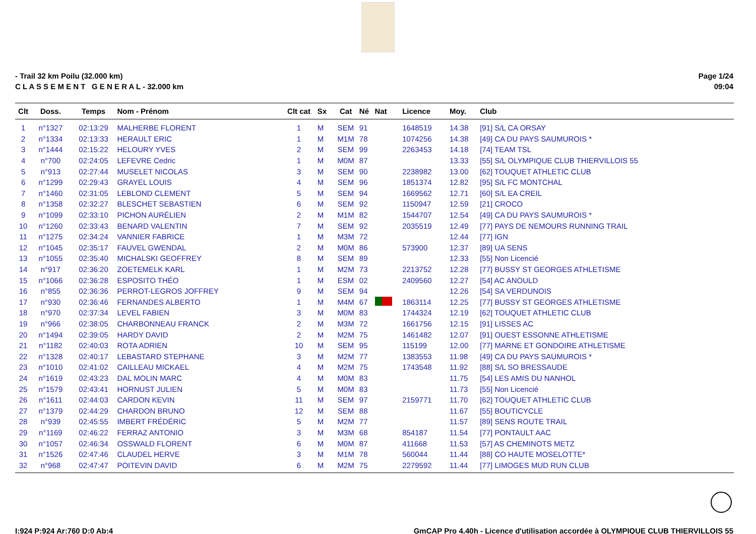- Trail 32 km Poilu (32.000 km)
C L A S S E M E N T G E N E R A L - 32.000 km
Page 1/24
09:04
| Clt | Doss. | Temps | Nom - Prénom | Clt cat | Sx | Cat | Né | Nat | Licence | Moy. | Club |
| --- | --- | --- | --- | --- | --- | --- | --- | --- | --- | --- | --- |
| 1 | n°1327 | 02:13:29 | MALHERBE FLORENT | 1 | M | SEM | 91 | | 1648519 | 14.38 | [91] S/L CA ORSAY |
| 2 | n°1334 | 02:13:33 | HERAULT ERIC | 1 | M | M1M | 78 | | 1074256 | 14.38 | [49] CA DU PAYS SAUMUROIS * |
| 3 | n°1444 | 02:15:22 | HELOURY YVES | 2 | M | SEM | 99 | | 2263453 | 14.18 | [74] TEAM TSL |
| 4 | n°700 | 02:24:05 | LEFEVRE Cedric | 1 | M | M0M | 87 | | | 13.33 | [55] S/L OLYMPIQUE CLUB THIERVILLOIS 55 |
| 5 | n°913 | 02:27:44 | MUSELET NICOLAS | 3 | M | SEM | 90 | | 2238982 | 13.00 | [62] TOUQUET ATHLETIC CLUB |
| 6 | n°1299 | 02:29:43 | GRAYEL LOUIS | 4 | M | SEM | 96 | | 1851374 | 12.82 | [95] S/L FC MONTCHAL |
| 7 | n°1460 | 02:31:05 | LEBLOND CLEMENT | 5 | M | SEM | 94 | | 1669562 | 12.71 | [60] S/L EA CREIL |
| 8 | n°1358 | 02:32:27 | BLESCHET SEBASTIEN | 6 | M | SEM | 92 | | 1150947 | 12.59 | [21] CROCO |
| 9 | n°1099 | 02:33:10 | PICHON AURÉLIEN | 2 | M | M1M | 82 | | 1544707 | 12.54 | [49] CA DU PAYS SAUMUROIS * |
| 10 | n°1260 | 02:33:43 | BENARD VALENTIN | 7 | M | SEM | 92 | | 2035519 | 12.49 | [77] PAYS DE NEMOURS RUNNING TRAIL |
| 11 | n°1275 | 02:34:24 | VANNIER FABRICE | 1 | M | M3M | 72 | | | 12.44 | [77] IGN |
| 12 | n°1045 | 02:35:17 | FAUVEL GWENDAL | 2 | M | M0M | 86 | | 573900 | 12.37 | [89] UA SENS |
| 13 | n°1055 | 02:35:40 | MICHALSKI GEOFFREY | 8 | M | SEM | 89 | | | 12.33 | [55] Non Licencié |
| 14 | n°917 | 02:36:20 | ZOETEMELK KARL | 1 | M | M2M | 73 | | 2213752 | 12.28 | [77] BUSSY ST GEORGES ATHLETISME |
| 15 | n°1066 | 02:36:28 | ESPOSITO THÉO | 1 | M | ESM | 02 | | 2409560 | 12.27 | [54] AC ANOULD |
| 16 | n°855 | 02:36:36 | PERROT-LEGROS JOFFREY | 9 | M | SEM | 94 | | | 12.26 | [54] SA VERDUNOIS |
| 17 | n°930 | 02:36:46 | FERNANDES ALBERTO | 1 | M | M4M | 67 | | 1863114 | 12.25 | [77] BUSSY ST GEORGES ATHLETISME |
| 18 | n°970 | 02:37:34 | LEVEL FABIEN | 3 | M | M0M | 83 | | 1744324 | 12.19 | [62] TOUQUET ATHLETIC CLUB |
| 19 | n°966 | 02:38:05 | CHARBONNEAU FRANCK | 2 | M | M3M | 72 | | 1661756 | 12.15 | [91] LISSES AC |
| 20 | n°1494 | 02:39:05 | HARDY DAVID | 2 | M | M2M | 75 | | 1461482 | 12.07 | [91] OUEST ESSONNE ATHLETISME |
| 21 | n°1182 | 02:40:03 | ROTA ADRIEN | 10 | M | SEM | 95 | | 115199 | 12.00 | [77] MARNE ET GONDOIRE ATHLETISME |
| 22 | n°1328 | 02:40:17 | LEBASTARD STEPHANE | 3 | M | M2M | 77 | | 1383553 | 11.98 | [49] CA DU PAYS SAUMUROIS * |
| 23 | n°1010 | 02:41:02 | CAILLEAU MICKAEL | 4 | M | M2M | 75 | | 1743548 | 11.92 | [88] S/L SO BRESSAUDE |
| 24 | n°1619 | 02:43:23 | DAL MOLIN MARC | 4 | M | M0M | 83 | | | 11.75 | [54] LES AMIS DU NANHOL |
| 25 | n°1579 | 02:43:41 | HORNUST JULIEN | 5 | M | M0M | 83 | | | 11.73 | [55] Non Licencié |
| 26 | n°1611 | 02:44:03 | CARDON KEVIN | 11 | M | SEM | 97 | | 2159771 | 11.70 | [62] TOUQUET ATHLETIC CLUB |
| 27 | n°1379 | 02:44:29 | CHARDON BRUNO | 12 | M | SEM | 88 | | | 11.67 | [55] BOUTICYCLE |
| 28 | n°939 | 02:45:55 | IMBERT FRÉDÉRIC | 5 | M | M2M | 77 | | | 11.57 | [89] SENS ROUTE TRAIL |
| 29 | n°1169 | 02:46:22 | FERRAZ ANTONIO | 3 | M | M3M | 68 | | 854187 | 11.54 | [77] PONTAULT AAC |
| 30 | n°1057 | 02:46:34 | OSSWALD FLORENT | 6 | M | M0M | 87 | | 411668 | 11.53 | [57] AS CHEMINOTS METZ |
| 31 | n°1526 | 02:47:46 | CLAUDEL HERVE | 3 | M | M1M | 78 | | 560044 | 11.44 | [88] CO HAUTE MOSELOTTE* |
| 32 | n°968 | 02:47:47 | POITEVIN DAVID | 6 | M | M2M | 75 | | 2279592 | 11.44 | [77] LIMOGES MUD RUN CLUB |
I:924 P:924 Ar:760 D:0 Ab:4 GmCAP Pro 4.40h - Licence d'utilisation accordée à OLYMPIQUE CLUB THIERVILLOIS 55